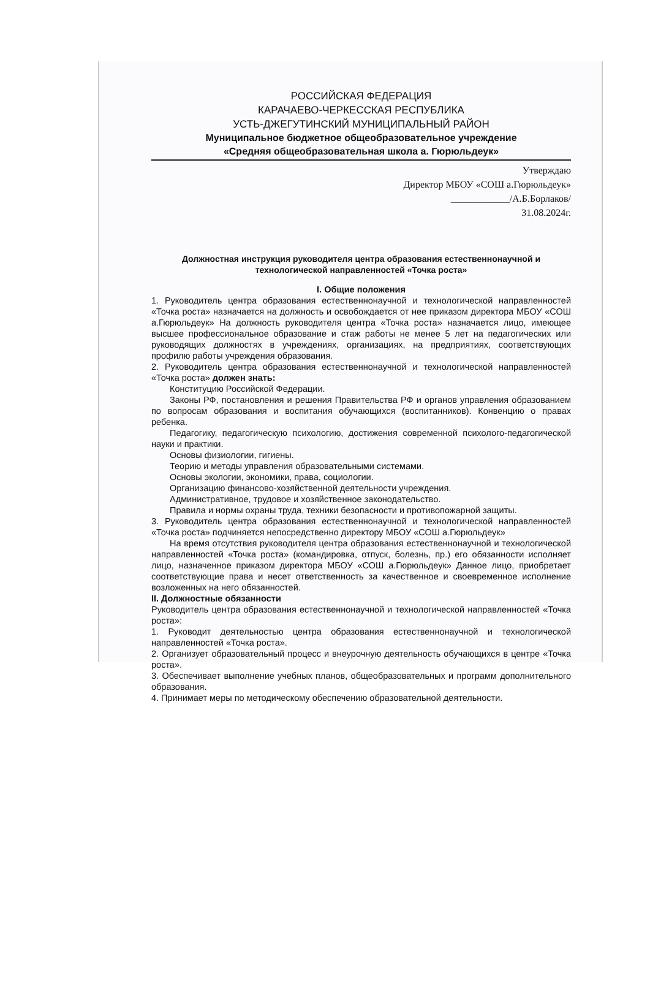РОССИЙСКАЯ ФЕДЕРАЦИЯ
КАРАЧАЕВО-ЧЕРКЕССКАЯ РЕСПУБЛИКА
УСТЬ-ДЖЕГУТИНСКИЙ МУНИЦИПАЛЬНЫЙ РАЙОН
Муниципальное бюджетное общеобразовательное учреждение
«Средняя общеобразовательная школа а. Гюрюльдеук»
Утверждаю
Директор МБОУ «СОШ а.Гюрюльдеук»
____________/А.Б.Борлаков/
31.08.2024г.
Должностная инструкция руководителя центра образования естественнонаучной и технологической направленностей «Точка роста»
I. Общие положения
1. Руководитель центра образования естественнонаучной и технологической направленностей «Точка роста» назначается на должность и освобождается от нее приказом директора МБОУ «СОШ а.Гюрюльдеук» На должность руководителя центра «Точка роста» назначается лицо, имеющее высшее профессиональное образование и стаж работы не менее 5 лет на педагогических или руководящих должностях в учреждениях, организациях, на предприятиях, соответствующих профилю работы учреждения образования.
2. Руководитель центра образования естественнонаучной и технологической направленностей «Точка роста» должен знать:
Конституцию Российской Федерации.
Законы РФ, постановления и решения Правительства РФ и органов управления образованием по вопросам образования и воспитания обучающихся (воспитанников). Конвенцию о правах ребенка.
Педагогику, педагогическую психологию, достижения современной психолого-педагогической науки и практики.
Основы физиологии, гигиены.
Теорию и методы управления образовательными системами.
Основы экологии, экономики, права, социологии.
Организацию финансово-хозяйственной деятельности учреждения.
Административное, трудовое и хозяйственное законодательство.
Правила и нормы охраны труда, техники безопасности и противопожарной защиты.
3. Руководитель центра образования естественнонаучной и технологической направленностей «Точка роста» подчиняется непосредственно директору МБОУ «СОШ а.Гюрюльдеук»
На время отсутствия руководителя центра образования естественнонаучной и технологической направленностей «Точка роста» (командировка, отпуск, болезнь, пр.) его обязанности исполняет лицо, назначенное приказом директора МБОУ «СОШ а.Гюрюльдеук» Данное лицо, приобретает соответствующие права и несет ответственность за качественное и своевременное исполнение возложенных на него обязанностей.
II. Должностные обязанности
Руководитель центра образования естественнонаучной и технологической направленностей «Точка роста»:
1. Руководит деятельностью центра образования естественнонаучной и технологической направленностей «Точка роста».
2. Организует образовательный процесс и внеурочную деятельность обучающихся в центре «Точка роста».
3. Обеспечивает выполнение учебных планов, общеобразовательных и программ дополнительного образования.
4. Принимает меры по методическому обеспечению образовательной деятельности.